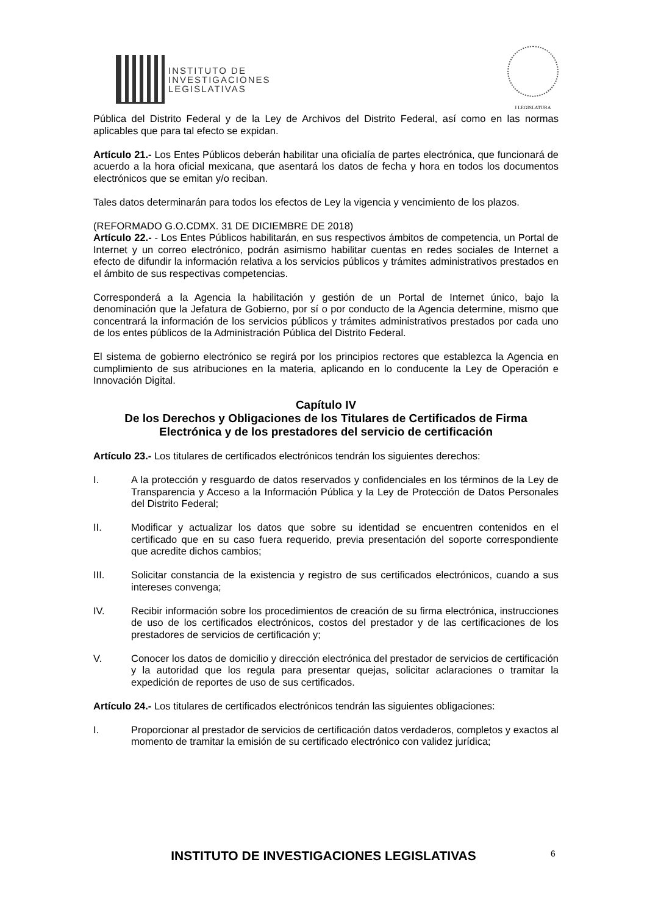INSTITUTO DE
INVESTIGACIONES
LEGISLATIVAS
I LEGISLATURA
Pública del Distrito Federal y de la Ley de Archivos del Distrito Federal, así como en las normas aplicables que para tal efecto se expidan.
Artículo 21.- Los Entes Públicos deberán habilitar una oficialía de partes electrónica, que funcionará de acuerdo a la hora oficial mexicana, que asentará los datos de fecha y hora en todos los documentos electrónicos que se emitan y/o reciban.
Tales datos determinarán para todos los efectos de Ley la vigencia y vencimiento de los plazos.
(REFORMADO G.O.CDMX. 31 DE DICIEMBRE DE 2018)
Artículo 22.- - Los Entes Públicos habilitarán, en sus respectivos ámbitos de competencia, un Portal de Internet y un correo electrónico, podrán asimismo habilitar cuentas en redes sociales de Internet a efecto de difundir la información relativa a los servicios públicos y trámites administrativos prestados en el ámbito de sus respectivas competencias.
Corresponderá a la Agencia la habilitación y gestión de un Portal de Internet único, bajo la denominación que la Jefatura de Gobierno, por sí o por conducto de la Agencia determine, mismo que concentrará la información de los servicios públicos y trámites administrativos prestados por cada uno de los entes públicos de la Administración Pública del Distrito Federal.
El sistema de gobierno electrónico se regirá por los principios rectores que establezca la Agencia en cumplimiento de sus atribuciones en la materia, aplicando en lo conducente la Ley de Operación e Innovación Digital.
Capítulo IV
De los Derechos y Obligaciones de los Titulares de Certificados de Firma Electrónica y de los prestadores del servicio de certificación
Artículo 23.- Los titulares de certificados electrónicos tendrán los siguientes derechos:
I. A la protección y resguardo de datos reservados y confidenciales en los términos de la Ley de Transparencia y Acceso a la Información Pública y la Ley de Protección de Datos Personales del Distrito Federal;
II. Modificar y actualizar los datos que sobre su identidad se encuentren contenidos en el certificado que en su caso fuera requerido, previa presentación del soporte correspondiente que acredite dichos cambios;
III. Solicitar constancia de la existencia y registro de sus certificados electrónicos, cuando a sus intereses convenga;
IV. Recibir información sobre los procedimientos de creación de su firma electrónica, instrucciones de uso de los certificados electrónicos, costos del prestador y de las certificaciones de los prestadores de servicios de certificación y;
V. Conocer los datos de domicilio y dirección electrónica del prestador de servicios de certificación y la autoridad que los regula para presentar quejas, solicitar aclaraciones o tramitar la expedición de reportes de uso de sus certificados.
Artículo 24.- Los titulares de certificados electrónicos tendrán las siguientes obligaciones:
I. Proporcionar al prestador de servicios de certificación datos verdaderos, completos y exactos al momento de tramitar la emisión de su certificado electrónico con validez jurídica;
INSTITUTO DE INVESTIGACIONES LEGISLATIVAS 6